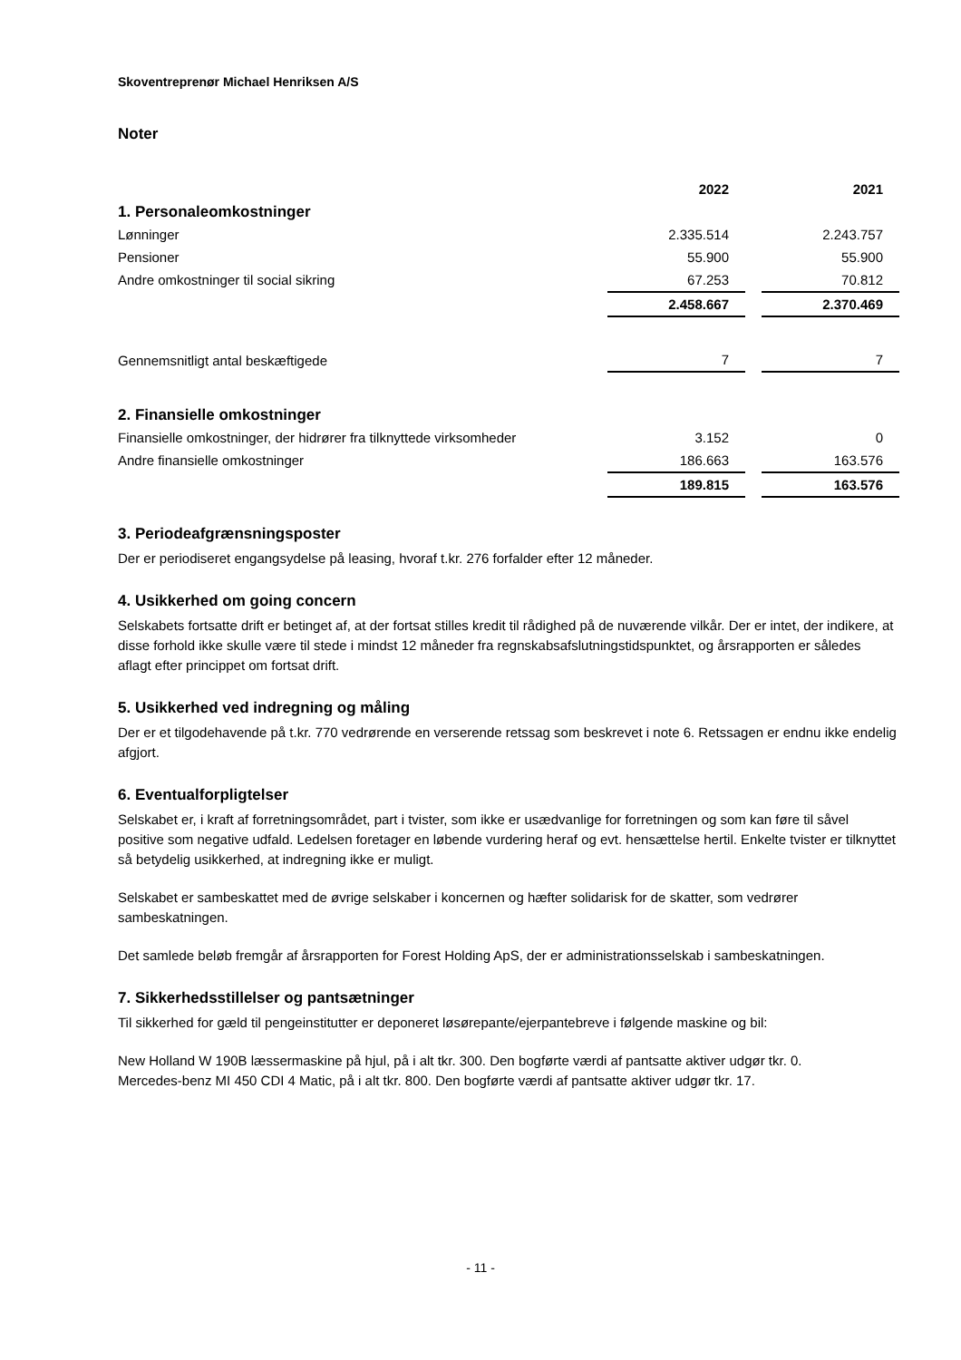Skoventreprenør Michael Henriksen A/S
Noter
| | 2022 | | 2021 |
| 1. Personaleomkostninger | | | |
| Lønninger | 2.335.514 | | 2.243.757 |
| Pensioner | 55.900 | | 55.900 |
| Andre omkostninger til social sikring | 67.253 | | 70.812 |
| | 2.458.667 | | 2.370.469 |
| Gennemsnitligt antal beskæftigede | 7 | | 7 |
| 2. Finansielle omkostninger | | | |
| Finansielle omkostninger, der hidrører fra tilknyttede virksomheder | 3.152 | | 0 |
| Andre finansielle omkostninger | 186.663 | | 163.576 |
| | 189.815 | | 163.576 |
3. Periodeafgrænsningsposter
Der er periodiseret engangsydelse på leasing, hvoraf t.kr. 276 forfalder efter 12 måneder.
4. Usikkerhed om going concern
Selskabets fortsatte drift er betinget af, at der fortsat stilles kredit til rådighed på de nuværende vilkår. Der er intet, der indikere, at disse forhold ikke skulle være til stede i mindst 12 måneder fra regnskabsafslutningstidspunktet, og årsrapporten er således aflagt efter princippet om fortsat drift.
5. Usikkerhed ved indregning og måling
Der er et tilgodehavende på t.kr. 770 vedrørende en verserende retssag som beskrevet i note 6. Retssagen er endnu ikke endelig afgjort.
6. Eventualforpligtelser
Selskabet er, i kraft af forretningsområdet, part i tvister, som ikke er usædvanlige for forretningen og som kan føre til såvel positive som negative udfald. Ledelsen foretager en løbende vurdering heraf og evt. hensættelse hertil. Enkelte tvister er tilknyttet så betydelig usikkerhed, at indregning ikke er muligt.
Selskabet er sambeskattet med de øvrige selskaber i koncernen og hæfter solidarisk for de skatter, som vedrører sambeskatningen.
Det samlede beløb fremgår af årsrapporten for Forest Holding ApS, der er administrationsselskab i sambeskatningen.
7. Sikkerhedsstillelser og pantsætninger
Til sikkerhed for gæld til pengeinstitutter er deponeret løsørepante/ejerpantebreve i følgende maskine og bil:
New Holland W 190B læssermaskine på hjul, på i alt tkr. 300. Den bogførte værdi af pantsatte aktiver udgør tkr. 0.
Mercedes-benz MI 450 CDI 4 Matic, på i alt tkr. 800. Den bogførte værdi af pantsatte aktiver udgør tkr. 17.
- 11 -